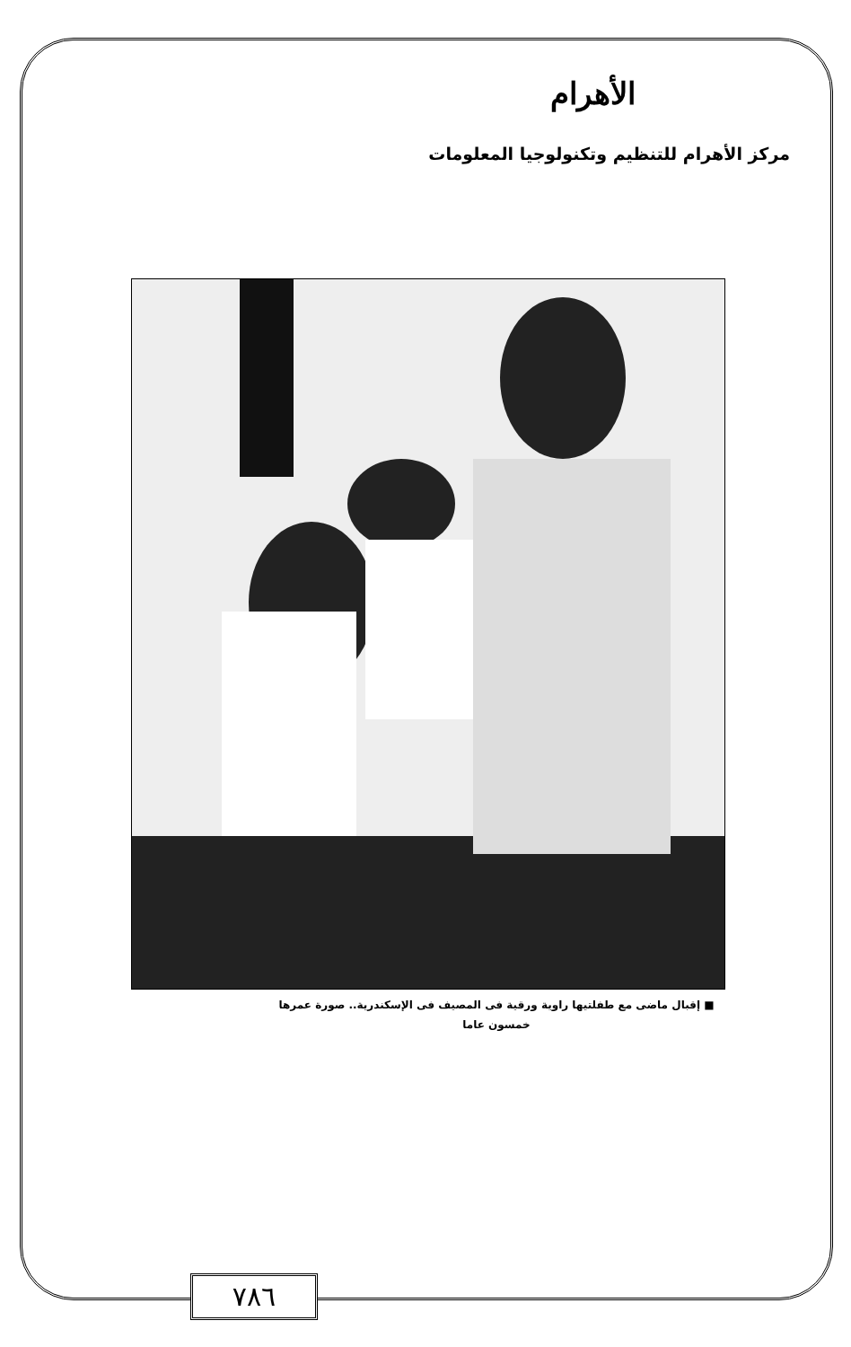الأهرام
مركز الأهرام للتنظيم وتكنولوجيا المعلومات
■ إقبال ماضى مع طفلتيها راوية ورقية فى المصيف فى الإسكندرية.. صورة عمرها
خمسون عاما
٧٨٦